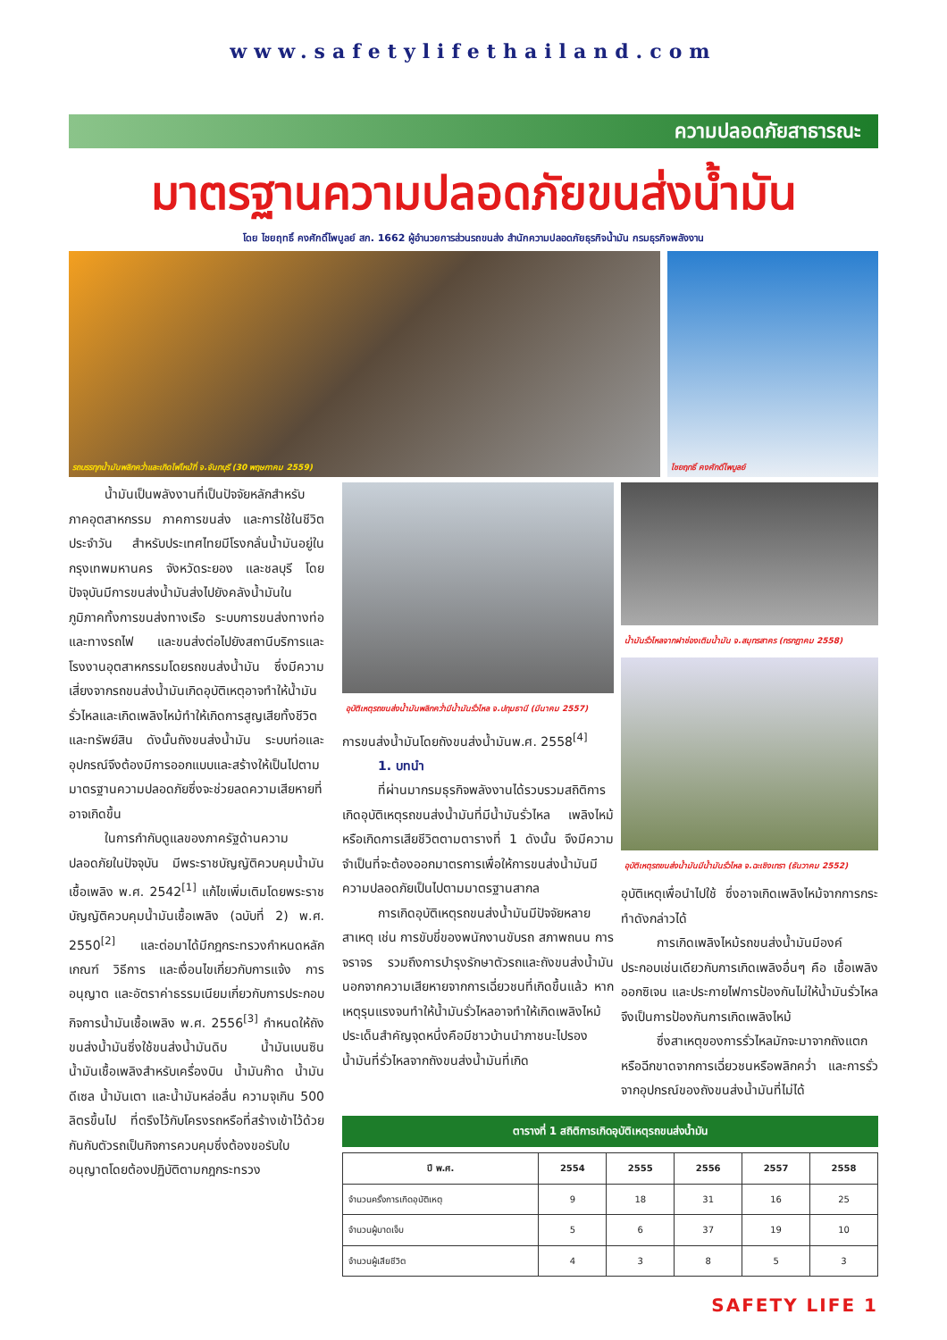www.safetylifethailand.com
ความปลอดภัยสาธารณะ
มาตรฐานความปลอดภัยขนส่งน้ำมัน
โดย ไชยฤทธิ์ คงศักดิ์ไพบูลย์ สก. 1662 ผู้อำนวยการส่วนรถขนส่ง สำนักความปลอดภัยธุรกิจน้ำมัน กรมธุรกิจพลังงาน
รถบรรทุกน้ำมันพลิกคว่ำและเกิดไฟไหม้ที่ จ.จันทบุรี (30 พฤษภาคม 2559) ไชยฤทธิ์ คงศักดิ์ไพบูลย์
น้ำมันเป็นพลังงานที่เป็นปัจจัยหลักสำหรับภาคอุตสาหกรรม ภาคการขนส่ง และการใช้ในชีวิตประจำวัน สำหรับประเทศไทยมีโรงกลั่นน้ำมันอยู่ในกรุงเทพมหานคร จังหวัดระยอง และชลบุรี โดยปัจจุบันมีการขนส่งน้ำมันส่งไปยังคลังน้ำมันในภูมิภาคทั้งการขนส่งทางเรือ ระบบการขนส่งทางท่อและทางรถไฟ และขนส่งต่อไปยังสถานีบริการและโรงงานอุตสาหกรรมโดยรถขนส่งน้ำมัน ซึ่งมีความเสี่ยงจากรถขนส่งน้ำมันเกิดอุบัติเหตุอาจทำให้น้ำมันรั่วไหลและเกิดเพลิงไหม้ทำให้เกิดการสูญเสียทั้งชีวิตและทรัพย์สิน ดังนั้นถังขนส่งน้ำมัน ระบบท่อและอุปกรณ์จึงต้องมีการออกแบบและสร้างให้เป็นไปตามมาตรฐานความปลอดภัยซึ่งจะช่วยลดความเสียหายที่อาจเกิดขึ้น
ในการกำกับดูแลของภาครัฐด้านความปลอดภัยในปัจจุบัน มีพระราชบัญญัติควบคุมน้ำมันเชื้อเพลิง พ.ศ. 2542<sup>[1]</sup> แก้ไขเพิ่มเติมโดยพระราชบัญญัติควบคุมน้ำมันเชื้อเพลิง (ฉบับที่ 2) พ.ศ. 2550<sup>[2]</sup> และต่อมาได้มีกฎกระทรวงกำหนดหลักเกณฑ์ วิธีการ และเงื่อนไขเกี่ยวกับการแจ้ง การอนุญาต และอัตราค่าธรรมเนียมเกี่ยวกับการประกอบกิจการน้ำมันเชื้อเพลิง พ.ศ. 2556<sup>[3]</sup> กำหนดให้ถังขนส่งน้ำมันซึ่งใช้ขนส่งน้ำมันดิบ น้ำมันเบนซิน น้ำมันเชื้อเพลิงสำหรับเครื่องบิน น้ำมันก๊าด น้ำมันดีเซล น้ำมันเตา และน้ำมันหล่อลื่น ความจุเกิน 500 ลิตรขึ้นไป ที่ตรึงไว้กับโครงรถหรือที่สร้างเข้าไว้ด้วยกันกับตัวรถเป็นกิจการควบคุมซึ่งต้องขอรับใบอนุญาตโดยต้องปฏิบัติตามกฎกระทรวง
อุบัติเหตุรถขนส่งน้ำมันพลิกคว่ำมีน้ำมันรั่วไหล จ.ปทุมธานี (มีนาคม 2557)
การขนส่งน้ำมันโดยถังขนส่งน้ำมันพ.ศ. 2558<sup>[4]</sup>
1. บทนำ
ที่ผ่านมากรมธุรกิจพลังงานได้รวบรวมสถิติการเกิดอุบัติเหตุรถขนส่งน้ำมันที่มีน้ำมันรั่วไหล เพลิงไหม้ หรือเกิดการเสียชีวิตตามตารางที่ 1 ดังนั้น จึงมีความจำเป็นที่จะต้องออกมาตรการเพื่อให้การขนส่งน้ำมันมีความปลอดภัยเป็นไปตามมาตรฐานสากล
การเกิดอุบัติเหตุรถขนส่งน้ำมันมีปัจจัยหลายสาเหตุ เช่น การขับขี่ของพนักงานขับรถ สภาพถนน การจราจร รวมถึงการบำรุงรักษาตัวรถและถังขนส่งน้ำมัน นอกจากความเสียหายจากการเฉี่ยวชนที่เกิดขึ้นแล้ว หากเหตุรุนแรงจนทำให้น้ำมันรั่วไหลอาจทำให้เกิดเพลิงไหม้ ประเด็นสำคัญจุดหนึ่งคือมีชาวบ้านนำภาชนะไปรองน้ำมันที่รั่วไหลจากถังขนส่งน้ำมันที่เกิด
น้ำมันรั่วไหลจากฝาช่องเติมน้ำมัน จ.สมุทรสาคร (กรกฎาคม 2558)
อุบัติเหตุรถขนส่งน้ำมันมีน้ำมันรั่วไหล จ.ฉะเชิงเทรา (ธันวาคม 2552)
อุบัติเหตุเพื่อนำไปใช้ ซึ่งอาจเกิดเพลิงไหม้จากการกระทำดังกล่าวได้
การเกิดเพลิงไหม้รถขนส่งน้ำมันมีองค์ประกอบเช่นเดียวกับการเกิดเพลิงอื่นๆ คือ เชื้อเพลิง ออกซิเจน และประกายไฟการป้องกันไม่ให้น้ำมันรั่วไหลจึงเป็นการป้องกันการเกิดเพลิงไหม้
ซึ่งสาเหตุของการรั่วไหลมักจะมาจากถังแตกหรือฉีกขาดจากการเฉี่ยวชนหรือพลิกคว่ำ และการรั่วจากอุปกรณ์ของถังขนส่งน้ำมันที่ไม่ได้
ตารางที่ 1 สถิติการเกิดอุบัติเหตุรถขนส่งน้ำมัน
| ปี พ.ศ. | 2554 | 2555 | 2556 | 2557 | 2558 |
| --- | --- | --- | --- | --- | --- |
| จำนวนครั้งการเกิดอุบัติเหตุ | 9 | 18 | 31 | 16 | 25 |
| จำนวนผู้บาดเจ็บ | 5 | 6 | 37 | 19 | 10 |
| จำนวนผู้เสียชีวิต | 4 | 3 | 8 | 5 | 3 |
SAFETY LIFE 1